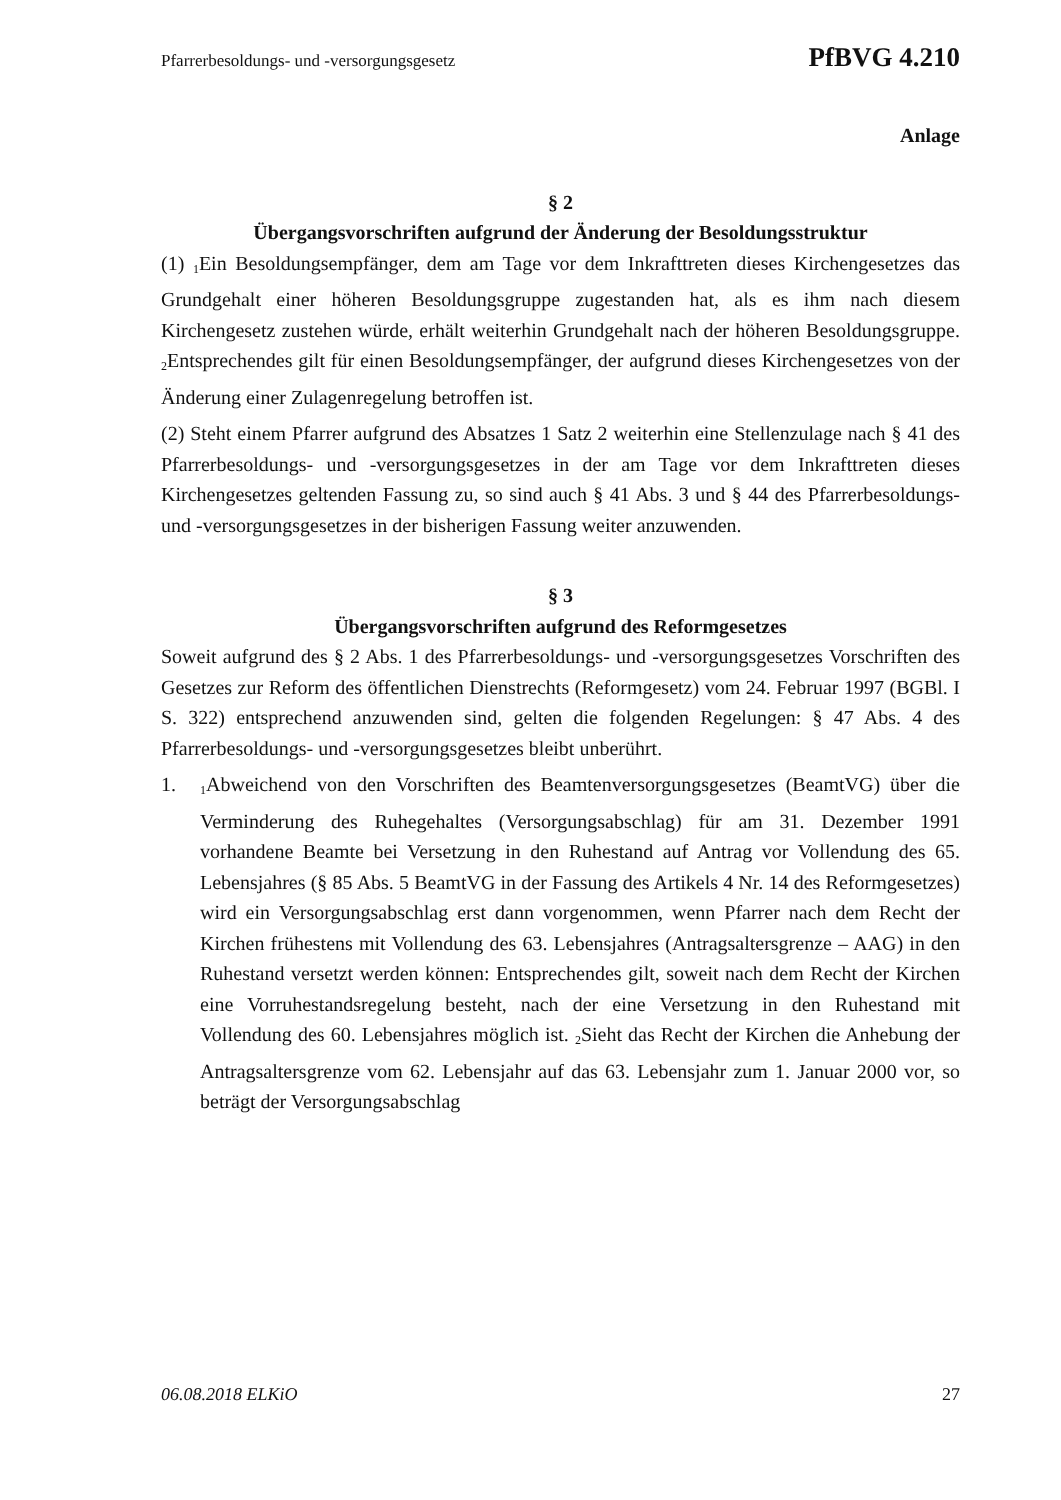Pfarrerbesoldungs- und -versorgungsgesetz PfBVG 4.210
Anlage
§ 2
Übergangsvorschriften aufgrund der Änderung der Besoldungsstruktur
(1) <sub>1</sub>Ein Besoldungsempfänger, dem am Tage vor dem Inkrafttreten dieses Kirchengesetzes das Grundgehalt einer höheren Besoldungsgruppe zugestanden hat, als es ihm nach diesem Kirchengesetz zustehen würde, erhält weiterhin Grundgehalt nach der höheren Besoldungsgruppe. <sub>2</sub>Entsprechendes gilt für einen Besoldungsempfänger, der aufgrund dieses Kirchengesetzes von der Änderung einer Zulagenregelung betroffen ist.
(2) Steht einem Pfarrer aufgrund des Absatzes 1 Satz 2 weiterhin eine Stellenzulage nach § 41 des Pfarrerbesoldungs- und -versorgungsgesetzes in der am Tage vor dem Inkrafttreten dieses Kirchengesetzes geltenden Fassung zu, so sind auch § 41 Abs. 3 und § 44 des Pfarrerbesoldungs- und -versorgungsgesetzes in der bisherigen Fassung weiter anzuwenden.
§ 3
Übergangsvorschriften aufgrund des Reformgesetzes
Soweit aufgrund des § 2 Abs. 1 des Pfarrerbesoldungs- und -versorgungsgesetzes Vorschriften des Gesetzes zur Reform des öffentlichen Dienstrechts (Reformgesetz) vom 24. Februar 1997 (BGBl. I S. 322) entsprechend anzuwenden sind, gelten die folgenden Regelungen: § 47 Abs. 4 des Pfarrerbesoldungs- und -versorgungsgesetzes bleibt unberührt.
1. <sub>1</sub>Abweichend von den Vorschriften des Beamtenversorgungsgesetzes (BeamtVG) über die Verminderung des Ruhegehaltes (Versorgungsabschlag) für am 31. Dezember 1991 vorhandene Beamte bei Versetzung in den Ruhestand auf Antrag vor Vollendung des 65. Lebensjahres (§ 85 Abs. 5 BeamtVG in der Fassung des Artikels 4 Nr. 14 des Reformgesetzes) wird ein Versorgungsabschlag erst dann vorgenommen, wenn Pfarrer nach dem Recht der Kirchen frühestens mit Vollendung des 63. Lebensjahres (Antragsaltersgrenze – AAG) in den Ruhestand versetzt werden können: Entsprechendes gilt, soweit nach dem Recht der Kirchen eine Vorruhestandsregelung besteht, nach der eine Versetzung in den Ruhestand mit Vollendung des 60. Lebensjahres möglich ist. <sub>2</sub>Sieht das Recht der Kirchen die Anhebung der Antragsaltersgrenze vom 62. Lebensjahr auf das 63. Lebensjahr zum 1. Januar 2000 vor, so beträgt der Versorgungsabschlag
06.08.2018 ELKiO 27